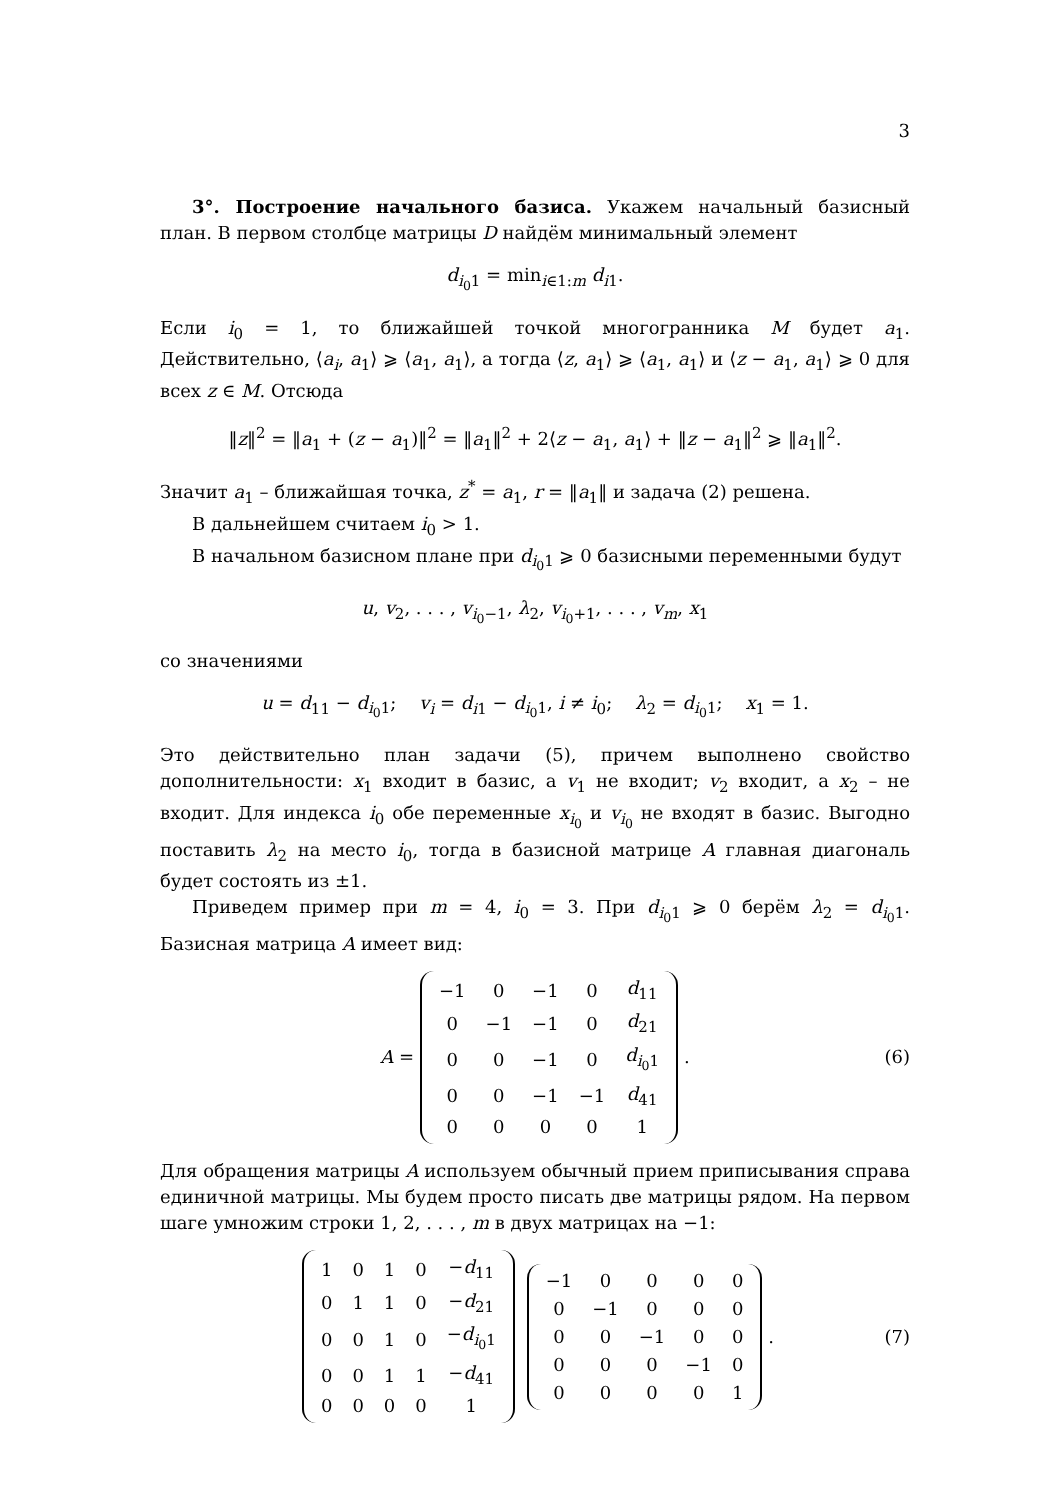3
3°. Построение начального базиса. Укажем начальный базисный план. В первом столбце матрицы D найдём минимальный элемент
d<sub>i<sub>0</sub>1</sub> = min<sub>i∈1:m</sub> d<sub>i1</sub>.
Если i<sub>0</sub> = 1, то ближайшей точкой многогранника M будет a<sub>1</sub>. Действительно, ⟨a<sub>i</sub>, a<sub>1</sub>⟩ ⩾ ⟨a<sub>1</sub>, a<sub>1</sub>⟩, а тогда ⟨z, a<sub>1</sub>⟩ ⩾ ⟨a<sub>1</sub>, a<sub>1</sub>⟩ и ⟨z − a<sub>1</sub>, a<sub>1</sub>⟩ ⩾ 0 для всех z ∈ M. Отсюда
‖z‖<sup>2</sup> = ‖a<sub>1</sub> + (z − a<sub>1</sub>)‖<sup>2</sup> = ‖a<sub>1</sub>‖<sup>2</sup> + 2⟨z − a<sub>1</sub>, a<sub>1</sub>⟩ + ‖z − a<sub>1</sub>‖<sup>2</sup> ⩾ ‖a<sub>1</sub>‖<sup>2</sup>.
Значит a<sub>1</sub> – ближайшая точка, z<sup>*</sup> = a<sub>1</sub>, r = ‖a<sub>1</sub>‖ и задача (2) решена.
В дальнейшем считаем i<sub>0</sub> > 1.
В начальном базисном плане при d<sub>i<sub>0</sub>1</sub> ⩾ 0 базисными переменными будут
u, v<sub>2</sub>, . . . , v<sub>i<sub>0</sub>−1</sub>, λ<sub>2</sub>, v<sub>i<sub>0</sub>+1</sub>, . . . , v<sub>m</sub>, x<sub>1</sub>
со значениями
u = d<sub>11</sub> − d<sub>i<sub>0</sub>1</sub>; v<sub>i</sub> = d<sub>i1</sub> − d<sub>i<sub>0</sub>1</sub>, i ≠ i<sub>0</sub>; λ<sub>2</sub> = d<sub>i<sub>0</sub>1</sub>; x<sub>1</sub> = 1.
Это действительно план задачи (5), причем выполнено свойство дополнительности: x<sub>1</sub> входит в базис, а v<sub>1</sub> не входит; v<sub>2</sub> входит, а x<sub>2</sub> – не входит. Для индекса i<sub>0</sub> обе переменные x<sub>i<sub>0</sub></sub> и v<sub>i<sub>0</sub></sub> не входят в базис. Выгодно поставить λ<sub>2</sub> на место i<sub>0</sub>, тогда в базисной матрице A главная диагональ будет состоять из ±1.
Приведем пример при m = 4, i<sub>0</sub> = 3. При d<sub>i<sub>0</sub>1</sub> ⩾ 0 берём λ<sub>2</sub> = d<sub>i<sub>0</sub>1</sub>. Базисная матрица A имеет вид:
A =
| −1 | 0 | −1 | 0 | d<sub>11</sub> |
| 0 | −1 | −1 | 0 | d<sub>21</sub> |
| 0 | 0 | −1 | 0 | d<sub>i<sub>0</sub>1</sub> |
| 0 | 0 | −1 | −1 | d<sub>41</sub> |
| 0 | 0 | 0 | 0 | 1 |
. (6)
Для обращения матрицы A используем обычный прием приписывания справа единичной матрицы. Мы будем просто писать две матрицы рядом. На первом шаге умножим строки 1, 2, . . . , m в двух матрицах на −1:
| 1 | 0 | 1 | 0 | − d<sub>11</sub> |
| 0 | 1 | 1 | 0 | − d<sub>21</sub> |
| 0 | 0 | 1 | 0 | − d<sub>i<sub>0</sub>1</sub> |
| 0 | 0 | 1 | 1 | − d<sub>41</sub> |
| 0 | 0 | 0 | 0 | 1 |
| −1 | 0 | 0 | 0 | 0 |
| 0 | −1 | 0 | 0 | 0 |
| 0 | 0 | −1 | 0 | 0 |
| 0 | 0 | 0 | −1 | 0 |
| 0 | 0 | 0 | 0 | 1 |
. (7)